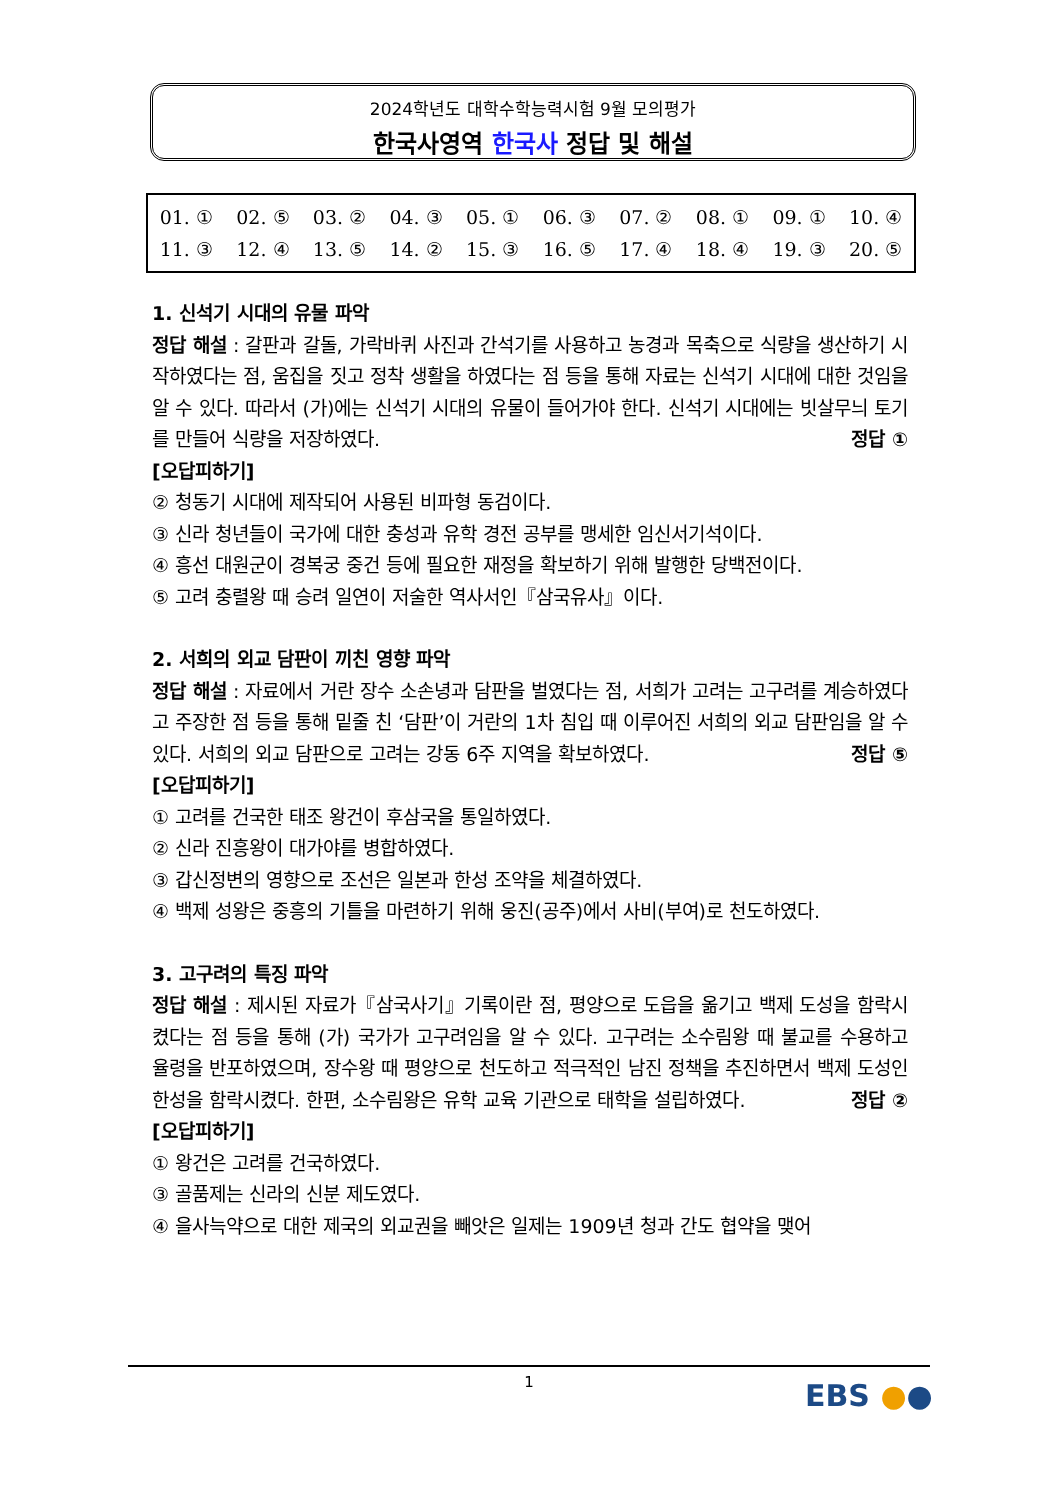2024학년도 대학수학능력시험 9월 모의평가
한국사영역 한국사 정답 및 해설
| 01. ① | 02. ⑤ | 03. ② | 04. ③ | 05. ① | 06. ③ | 07. ② | 08. ① | 09. ① | 10. ④ |
| 11. ③ | 12. ④ | 13. ⑤ | 14. ② | 15. ③ | 16. ⑤ | 17. ④ | 18. ④ | 19. ③ | 20. ⑤ |
1. 신석기 시대의 유물 파악
정답 해설 : 갈판과 갈돌, 가락바퀴 사진과 간석기를 사용하고 농경과 목축으로 식량을 생산하기 시작하였다는 점, 움집을 짓고 정착 생활을 하였다는 점 등을 통해 자료는 신석기 시대에 대한 것임을 알 수 있다. 따라서 (가)에는 신석기 시대의 유물이 들어가야 한다. 신석기 시대에는 빗살무늬 토기를 만들어 식량을 저장하였다. 정답 ①
[오답피하기]
② 청동기 시대에 제작되어 사용된 비파형 동검이다.
③ 신라 청년들이 국가에 대한 충성과 유학 경전 공부를 맹세한 임신서기석이다.
④ 흥선 대원군이 경복궁 중건 등에 필요한 재정을 확보하기 위해 발행한 당백전이다.
⑤ 고려 충렬왕 때 승려 일연이 저술한 역사서인『삼국유사』이다.
2. 서희의 외교 담판이 끼친 영향 파악
정답 해설 : 자료에서 거란 장수 소손녕과 담판을 벌였다는 점, 서희가 고려는 고구려를 계승하였다고 주장한 점 등을 통해 밑줄 친 ‘담판’이 거란의 1차 침입 때 이루어진 서희의 외교 담판임을 알 수 있다. 서희의 외교 담판으로 고려는 강동 6주 지역을 확보하였다. 정답 ⑤
[오답피하기]
① 고려를 건국한 태조 왕건이 후삼국을 통일하였다.
② 신라 진흥왕이 대가야를 병합하였다.
③ 갑신정변의 영향으로 조선은 일본과 한성 조약을 체결하였다.
④ 백제 성왕은 중흥의 기틀을 마련하기 위해 웅진(공주)에서 사비(부여)로 천도하였다.
3. 고구려의 특징 파악
정답 해설 : 제시된 자료가『삼국사기』기록이란 점, 평양으로 도읍을 옮기고 백제 도성을 함락시켰다는 점 등을 통해 (가) 국가가 고구려임을 알 수 있다. 고구려는 소수림왕 때 불교를 수용하고 율령을 반포하였으며, 장수왕 때 평양으로 천도하고 적극적인 남진 정책을 추진하면서 백제 도성인 한성을 함락시켰다. 한편, 소수림왕은 유학 교육 기관으로 태학을 설립하였다. 정답 ②
[오답피하기]
① 왕건은 고려를 건국하였다.
③ 골품제는 신라의 신분 제도였다.
④ 을사늑약으로 대한 제국의 외교권을 빼앗은 일제는 1909년 청과 간도 협약을 맺어
1
EBS ●●